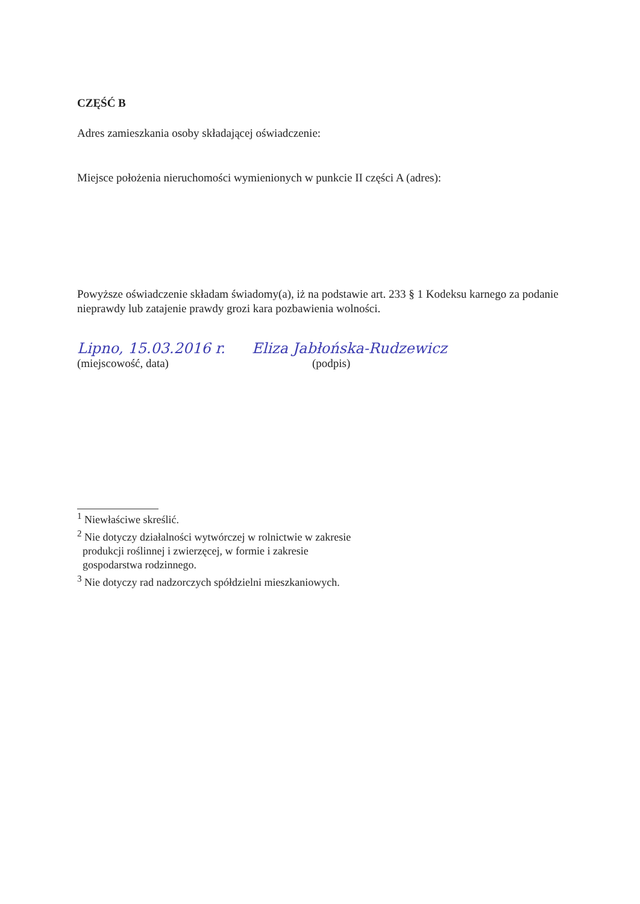CZĘŚĆ B
Adres zamieszkania osoby składającej oświadczenie:
Miejsce położenia nieruchomości wymienionych w punkcie II części A (adres):
Powyższe oświadczenie składam świadomy(a), iż na podstawie art. 233 § 1 Kodeksu karnego za podanie nieprawdy lub zatajenie prawdy grozi kara pozbawienia wolności.
Lipno, 15.03.2016 r.
(miejscowość, data)
Eliza Jabłońska-Rudzewicz
(podpis)
<sup>1</sup> Niewłaściwe skreślić.
<sup>2</sup> Nie dotyczy działalności wytwórczej w rolnictwie w zakresie
produkcji roślinnej i zwierzęcej, w formie i zakresie
gospodarstwa rodzinnego.
<sup>3</sup> Nie dotyczy rad nadzorczych spółdzielni mieszkaniowych.